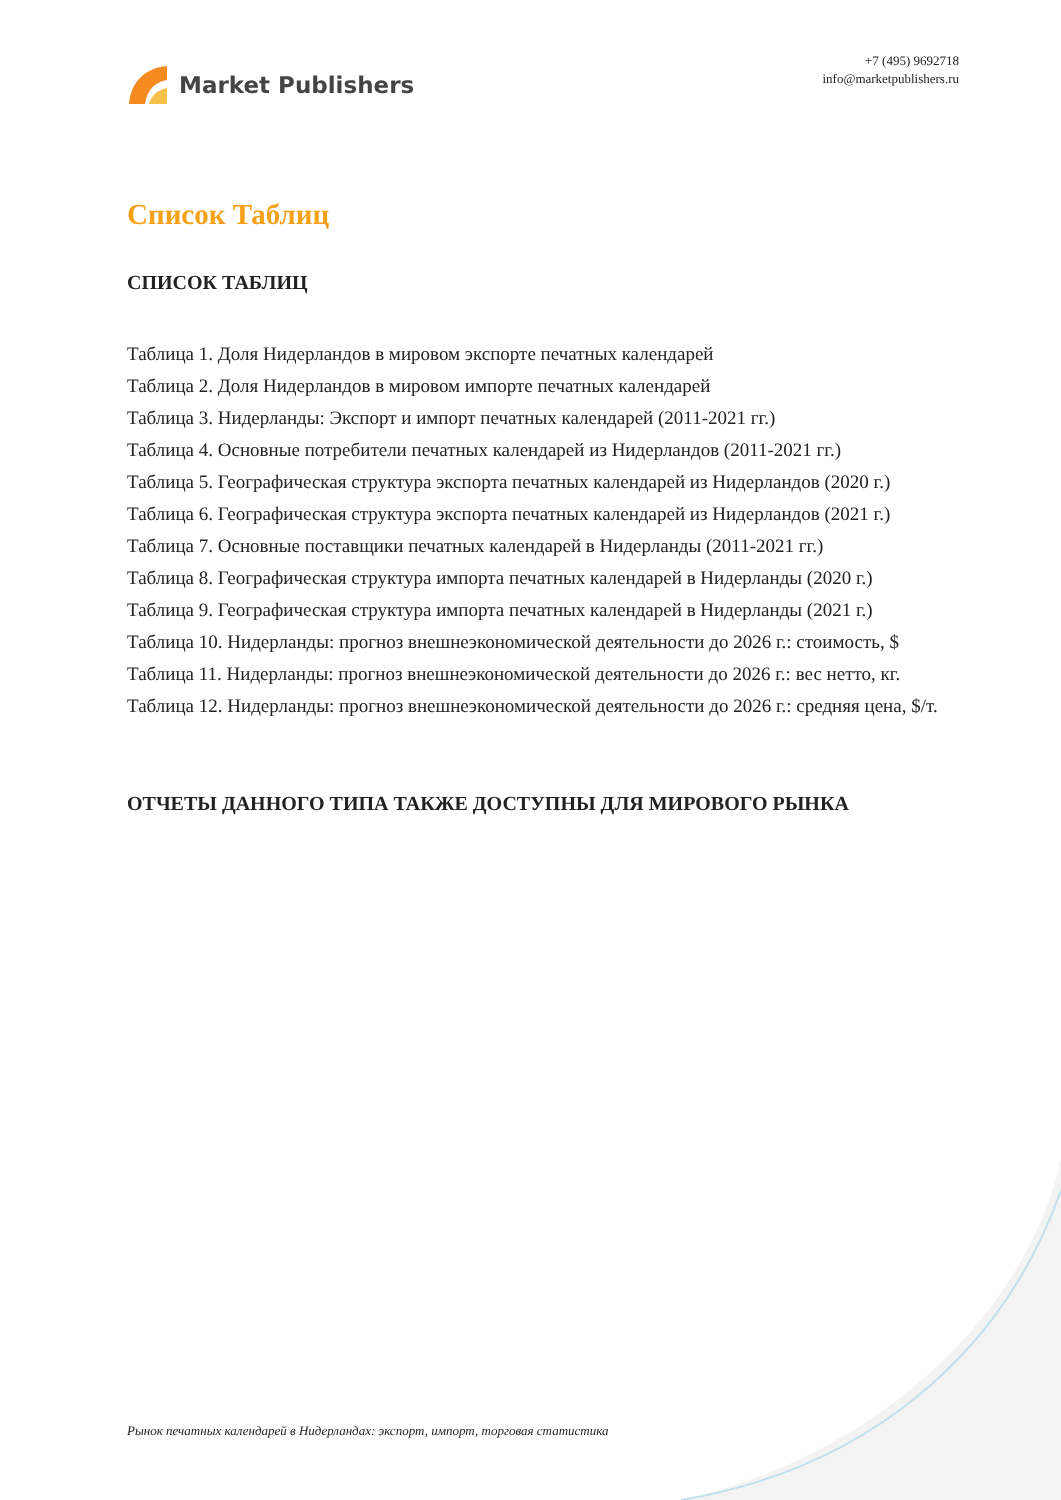Market Publishers
+7 (495) 9692718
info@marketpublishers.ru
Список Таблиц
СПИСОК ТАБЛИЦ
Таблица 1. Доля Нидерландов в мировом экспорте печатных календарей
Таблица 2. Доля Нидерландов в мировом импорте печатных календарей
Таблица 3. Нидерланды: Экспорт и импорт печатных календарей (2011-2021 гг.)
Таблица 4. Основные потребители печатных календарей из Нидерландов (2011-2021 гг.)
Таблица 5. Географическая структура экспорта печатных календарей из Нидерландов (2020 г.)
Таблица 6. Географическая структура экспорта печатных календарей из Нидерландов (2021 г.)
Таблица 7. Основные поставщики печатных календарей в Нидерланды (2011-2021 гг.)
Таблица 8. Географическая структура импорта печатных календарей в Нидерланды (2020 г.)
Таблица 9. Географическая структура импорта печатных календарей в Нидерланды (2021 г.)
Таблица 10. Нидерланды: прогноз внешнеэкономической деятельности до 2026 г.: стоимость, $
Таблица 11. Нидерланды: прогноз внешнеэкономической деятельности до 2026 г.: вес нетто, кг.
Таблица 12. Нидерланды: прогноз внешнеэкономической деятельности до 2026 г.: средняя цена, $/т.
ОТЧЕТЫ ДАННОГО ТИПА ТАКЖЕ ДОСТУПНЫ ДЛЯ МИРОВОГО РЫНКА
Рынок печатных календарей в Нидерландах: экспорт, импорт, торговая статистика